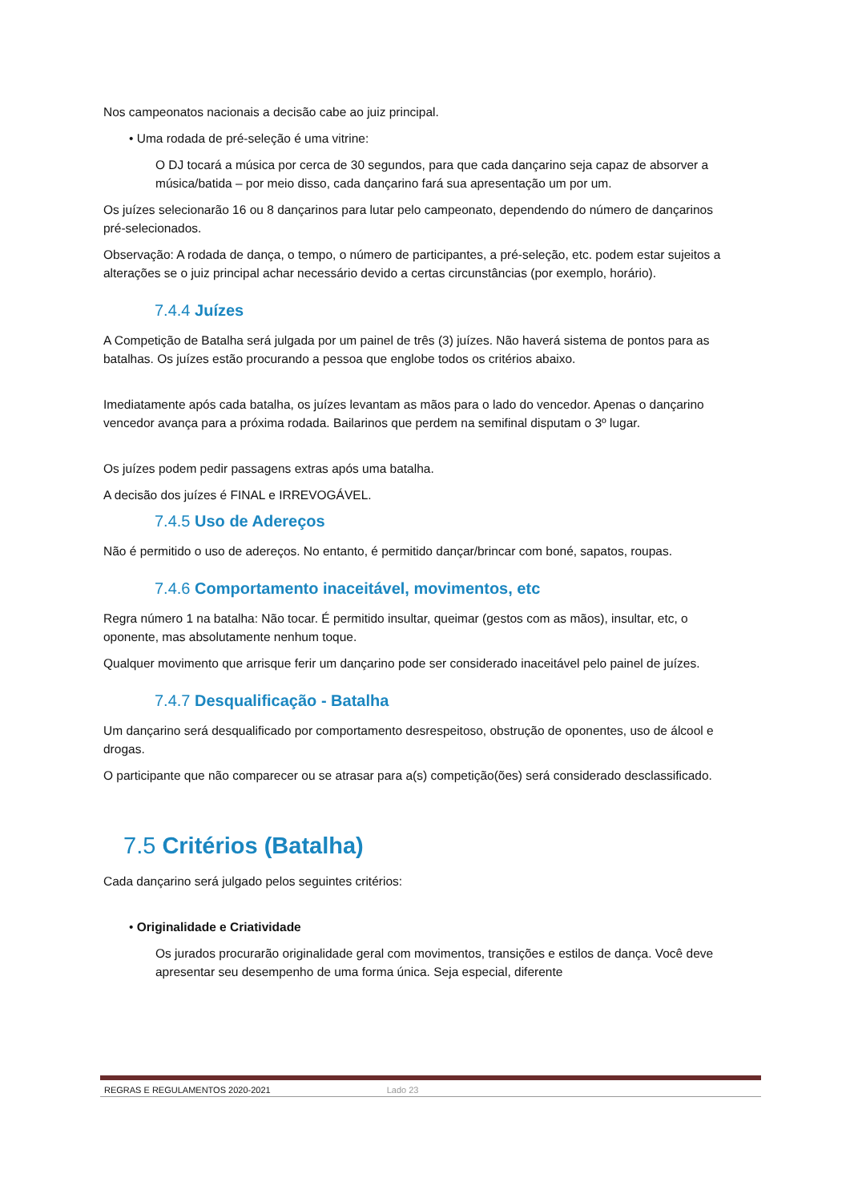Nos campeonatos nacionais a decisão cabe ao juiz principal.
• Uma rodada de pré-seleção é uma vitrine:
O DJ tocará a música por cerca de 30 segundos, para que cada dançarino seja capaz de absorver a música/batida – por meio disso, cada dançarino fará sua apresentação um por um.
Os juízes selecionarão 16 ou 8 dançarinos para lutar pelo campeonato, dependendo do número de dançarinos pré-selecionados.
Observação: A rodada de dança, o tempo, o número de participantes, a pré-seleção, etc. podem estar sujeitos a alterações se o juiz principal achar necessário devido a certas circunstâncias (por exemplo, horário).
7.4.4 Juízes
A Competição de Batalha será julgada por um painel de três (3) juízes. Não haverá sistema de pontos para as batalhas. Os juízes estão procurando a pessoa que englobe todos os critérios abaixo.
Imediatamente após cada batalha, os juízes levantam as mãos para o lado do vencedor. Apenas o dançarino vencedor avança para a próxima rodada. Bailarinos que perdem na semifinal disputam o 3º lugar.
Os juízes podem pedir passagens extras após uma batalha.
A decisão dos juízes é FINAL e IRREVOGÁVEL.
7.4.5 Uso de Adereços
Não é permitido o uso de adereços. No entanto, é permitido dançar/brincar com boné, sapatos, roupas.
7.4.6 Comportamento inaceitável, movimentos, etc
Regra número 1 na batalha: Não tocar. É permitido insultar, queimar (gestos com as mãos), insultar, etc, o oponente, mas absolutamente nenhum toque.
Qualquer movimento que arrisque ferir um dançarino pode ser considerado inaceitável pelo painel de juízes.
7.4.7 Desqualificação - Batalha
Um dançarino será desqualificado por comportamento desrespeitoso, obstrução de oponentes, uso de álcool e drogas.
O participante que não comparecer ou se atrasar para a(s) competição(ões) será considerado desclassificado.
7.5 Critérios (Batalha)
Cada dançarino será julgado pelos seguintes critérios:
• Originalidade e Criatividade
Os jurados procurarão originalidade geral com movimentos, transições e estilos de dança. Você deve apresentar seu desempenho de uma forma única. Seja especial, diferente
REGRAS E REGULAMENTOS 2020-2021 Lado 23